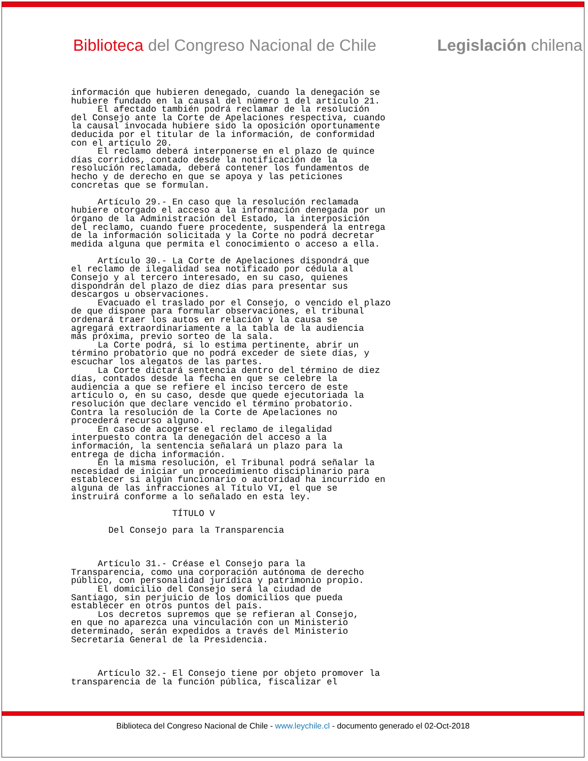Biblioteca del Congreso Nacional de Chile Legislación chilena
información que hubieren denegado, cuando la denegación se
hubiere fundado en la causal del número 1 del artículo 21.
     El afectado también podrá reclamar de la resolución
del Consejo ante la Corte de Apelaciones respectiva, cuando
la causal invocada hubiere sido la oposición oportunamente
deducida por el titular de la información, de conformidad
con el artículo 20.
     El reclamo deberá interponerse en el plazo de quince
días corridos, contado desde la notificación de la
resolución reclamada, deberá contener los fundamentos de
hecho y de derecho en que se apoya y las peticiones
concretas que se formulan.

     Artículo 29.- En caso que la resolución reclamada
hubiere otorgado el acceso a la información denegada por un
órgano de la Administración del Estado, la interposición
del reclamo, cuando fuere procedente, suspenderá la entrega
de la información solicitada y la Corte no podrá decretar
medida alguna que permita el conocimiento o acceso a ella.

     Artículo 30.- La Corte de Apelaciones dispondrá que
el reclamo de ilegalidad sea notificado por cédula al
Consejo y al tercero interesado, en su caso, quienes
dispondrán del plazo de diez días para presentar sus
descargos u observaciones.
     Evacuado el traslado por el Consejo, o vencido el plazo
de que dispone para formular observaciones, el tribunal
ordenará traer los autos en relación y la causa se
agregará extraordinariamente a la tabla de la audiencia
más próxima, previo sorteo de la sala.
     La Corte podrá, si lo estima pertinente, abrir un
término probatorio que no podrá exceder de siete días, y
escuchar los alegatos de las partes.
     La Corte dictará sentencia dentro del término de diez
días, contados desde la fecha en que se celebre la
audiencia a que se refiere el inciso tercero de este
artículo o, en su caso, desde que quede ejecutoriada la
resolución que declare vencido el término probatorio.
Contra la resolución de la Corte de Apelaciones no
procederá recurso alguno.
     En caso de acogerse el reclamo de ilegalidad
interpuesto contra la denegación del acceso a la
información, la sentencia señalará un plazo para la
entrega de dicha información.
     En la misma resolución, el Tribunal podrá señalar la
necesidad de iniciar un procedimiento disciplinario para
establecer si algún funcionario o autoridad ha incurrido en
alguna de las infracciones al Título VI, el que se
instruirá conforme a lo señalado en esta ley.

                   TÍTULO V

       Del Consejo para la Transparencia



     Artículo 31.- Créase el Consejo para la
Transparencia, como una corporación autónoma de derecho
público, con personalidad jurídica y patrimonio propio.
     El domicilio del Consejo será la ciudad de
Santiago, sin perjuicio de los domicilios que pueda
establecer en otros puntos del país.
     Los decretos supremos que se refieran al Consejo,
en que no aparezca una vinculación con un Ministerio
determinado, serán expedidos a través del Ministerio
Secretaría General de la Presidencia.



     Artículo 32.- El Consejo tiene por objeto promover la
transparencia de la función pública, fiscalizar el
Biblioteca del Congreso Nacional de Chile - www.leychile.cl - documento generado el 02-Oct-2018